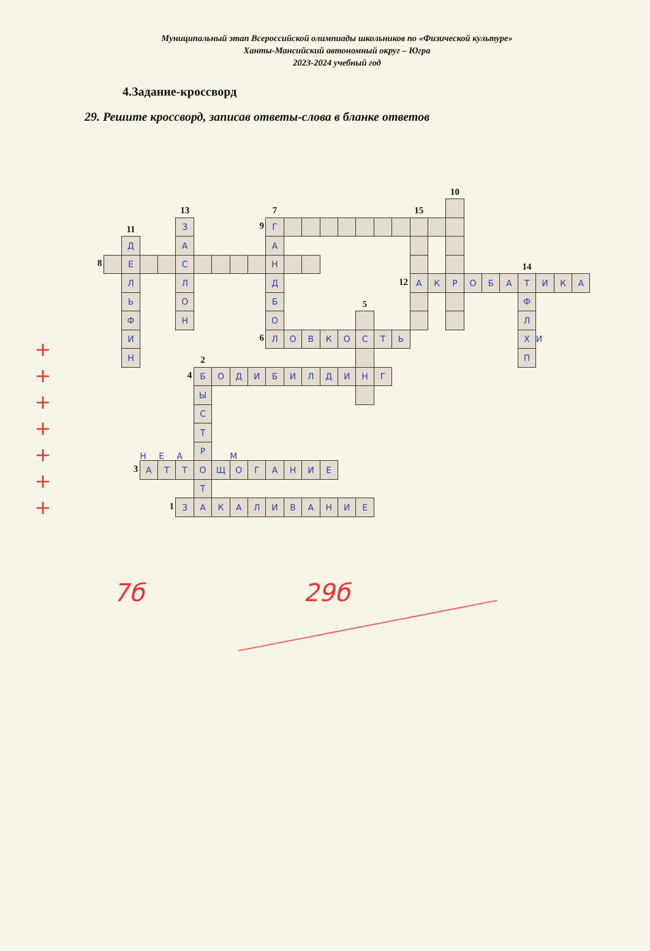Муниципальный этап Всероссийской олимпиады школьников по «Физической культуре»
Ханты-Мансийский автономный округ – Югра
2023-2024 учебный год
4.Задание-кроссворд
29. Решите кроссворд, записав ответы-слова в бланке ответов
+
+
+
+
+
+
+
10
13
7
15
11
З
9
Г
Д
А
А
8
Е
С
Н
14
Л
Л
Д
12
А
К
Р
О
Б
А
Т
И
К
А
Ь
О
Б
5
Ф
Ф
Н
О
Л
И
6
Л
О
В
К
О
С
Т
Ь
Х
И
Н
2
П
4
Б
О
Д
И
Б
И
Л
Д
И
Н
Г
Ы
С
Т
Н Е А
Р
М
3
А
Т
Т
О
Щ
О
Г
А
Н
И
Е
Т
1
З
А
К
А
Л
И
В
А
Н
И
Е
7б 29б